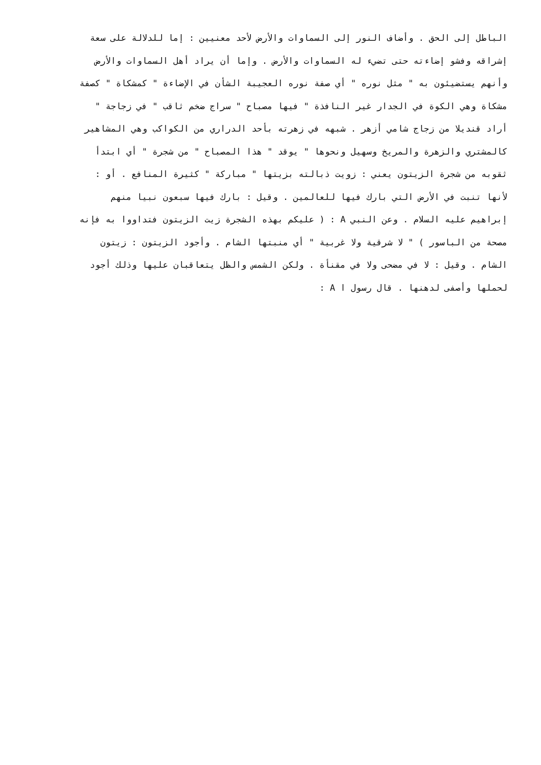الباطل إلى الحق . وأضاف النور إلى السماوات والأرض لأحد معنيين : إما للدلالة على سعة
إشراقه وفشو إضاءته حتى تضيء له السماوات والأرض . وإما أن يراد أهل السماوات والأرض
وأنهم يستضيئون به " مثل نوره " أي صفة نوره العجيبة الشأن في الإضاءة " كمشكاة " كصفة
مشكاة وهي الكوة في الجدار غير النافذة " فيها مصباح " سراج ضخم ثاقب " في زجاجة "
أراد قنديلا من زجاج شامي أزهر . شبهه في زهرته بأحد الدراري من الكواكب وهي المشاهير
كالمشتري والزهرة والمريخ وسهيل ونحوها " يوقد " هذا المصباح " من شجرة " أي ابتدأ
ثقوبه من شجرة الزيتون يعني : زويت ذبالته بزيتها " مباركة " كثيرة المنافع . أو :
لأنها تنبت في الأرض التي بارك فيها للعالمين . وقيل : بارك فيها سبعون نبيا منهم
إبراهيم عليه السلام . وعن النبي A : ( عليكم بهذه الشجرة زيت الزيتون فتداووا به فإنه
مصحة من الباسور ) " لا شرقية ولا غربية " أي منبتها الشام . وأجود الزيتون : زيتون
الشام . وقيل : لا في مضحى ولا في مقنأة . ولكن الشمس والظل يتعاقبان عليها وذلك أجود
لحملها وأصفى لدهنها . قال رسول ا A :